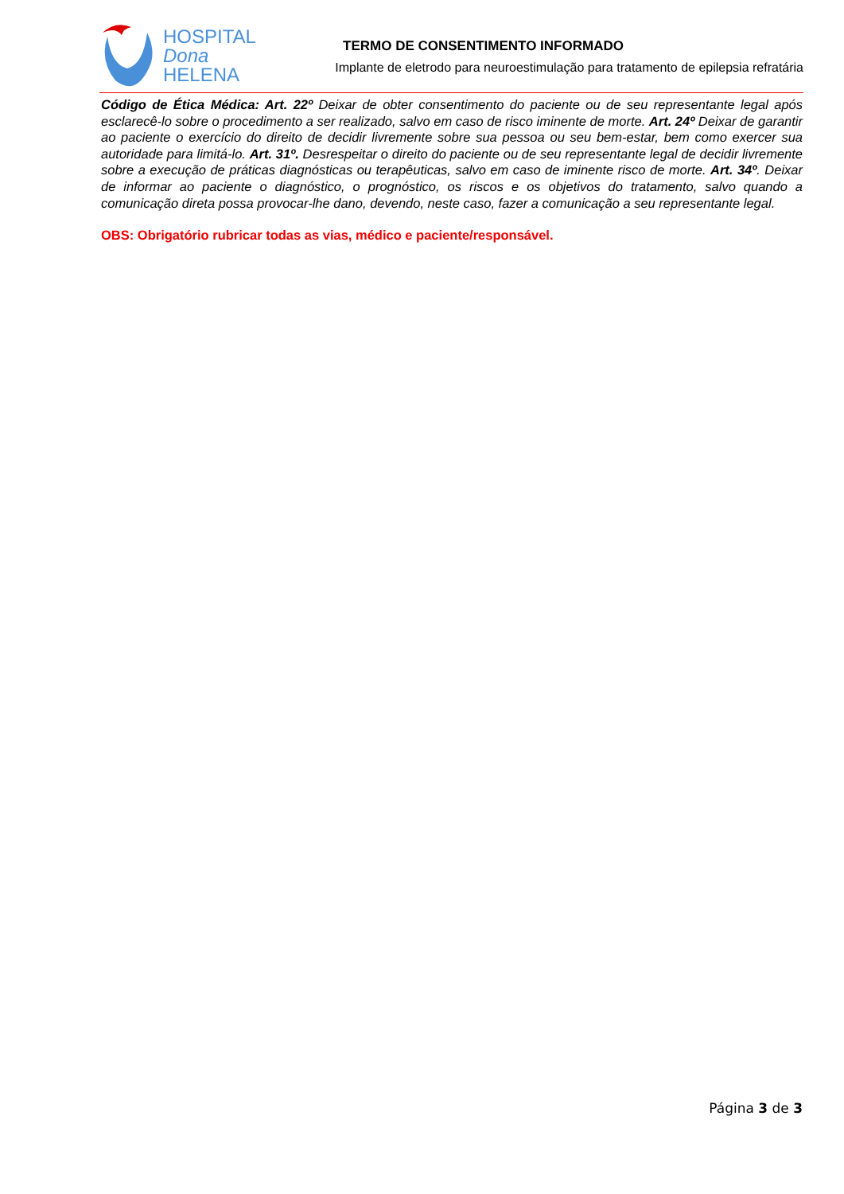HOSPITAL
Dona
HELENA
TERMO DE CONSENTIMENTO INFORMADO
Implante de eletrodo para neuroestimulação para tratamento de epilepsia refratária
Código de Ética Médica: Art. 22º Deixar de obter consentimento do paciente ou de seu representante legal após esclarecê-lo sobre o procedimento a ser realizado, salvo em caso de risco iminente de morte. Art. 24º Deixar de garantir ao paciente o exercício do direito de decidir livremente sobre sua pessoa ou seu bem-estar, bem como exercer sua autoridade para limitá-lo. Art. 31º. Desrespeitar o direito do paciente ou de seu representante legal de decidir livremente sobre a execução de práticas diagnósticas ou terapêuticas, salvo em caso de iminente risco de morte. Art. 34º. Deixar de informar ao paciente o diagnóstico, o prognóstico, os riscos e os objetivos do tratamento, salvo quando a comunicação direta possa provocar-lhe dano, devendo, neste caso, fazer a comunicação a seu representante legal.
OBS: Obrigatório rubricar todas as vias, médico e paciente/responsável.
Página 3 de 3